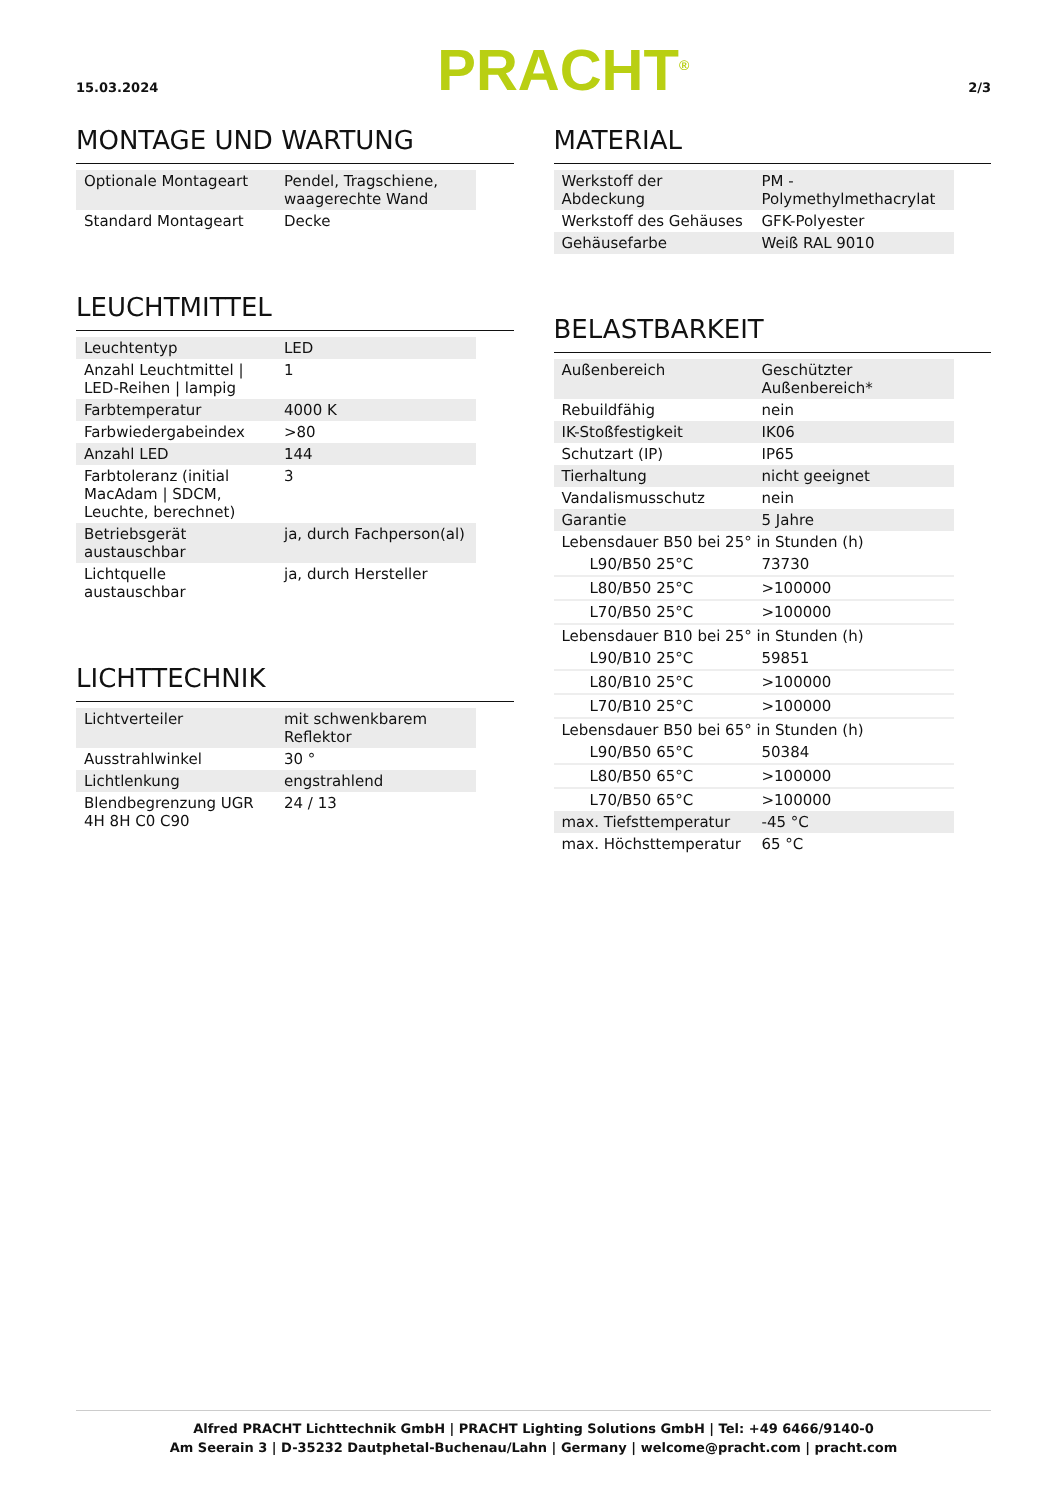15.03.2024 PRACHT<sup>®</sup> 2/3
MONTAGE UND WARTUNG
| Optionale Montageart | Pendel, Tragschiene, waagerechte Wand |
| Standard Montageart | Decke |
LEUCHTMITTEL
| Leuchtentyp | LED |
| Anzahl Leuchtmittel / LED-Reihen / lampig | 1 |
| Farbtemperatur | 4000 K |
| Farbwiedergabeindex | >80 |
| Anzahl LED | 144 |
| Farbtoleranz (initial MacAdam / SDCM, Leuchte, berechnet) | 3 |
| Betriebsgerät austauschbar | ja, durch Fachperson(al) |
| Lichtquelle austauschbar | ja, durch Hersteller |
LICHTTECHNIK
| Lichtverteiler | mit schwenkbarem Reflektor |
| Ausstrahlwinkel | 30 ° |
| Lichtlenkung | engstrahlend |
| Blendbegrenzung UGR 4H 8H C0 C90 | 24 / 13 |
MATERIAL
| Werkstoff der Abdeckung | PM - Polymethylmethacrylat |
| Werkstoff des Gehäuses | GFK-Polyester |
| Gehäusefarbe | Weiß RAL 9010 |
BELASTBARKEIT
| Außenbereich | Geschützter Außenbereich* |
| Rebuildfähig | nein |
| IK-Stoßfestigkeit | IK06 |
| Schutzart (IP) | IP65 |
| Tierhaltung | nicht geeignet |
| Vandalismusschutz | nein |
| Garantie | 5 Jahre |
| Lebensdauer B50 bei 25° in Stunden (h) | |
| L90/B50 25°C | 73730 |
| L80/B50 25°C | >100000 |
| L70/B50 25°C | >100000 |
| Lebensdauer B10 bei 25° in Stunden (h) | |
| L90/B10 25°C | 59851 |
| L80/B10 25°C | >100000 |
| L70/B10 25°C | >100000 |
| Lebensdauer B50 bei 65° in Stunden (h) | |
| L90/B50 65°C | 50384 |
| L80/B50 65°C | >100000 |
| L70/B50 65°C | >100000 |
| max. Tiefsttemperatur | -45 °C |
| max. Höchsttemperatur | 65 °C |
Alfred PRACHT Lichttechnik GmbH | PRACHT Lighting Solutions GmbH | Tel: +49 6466/9140-0
Am Seerain 3 | D-35232 Dautphetal-Buchenau/Lahn | Germany | welcome@pracht.com | pracht.com